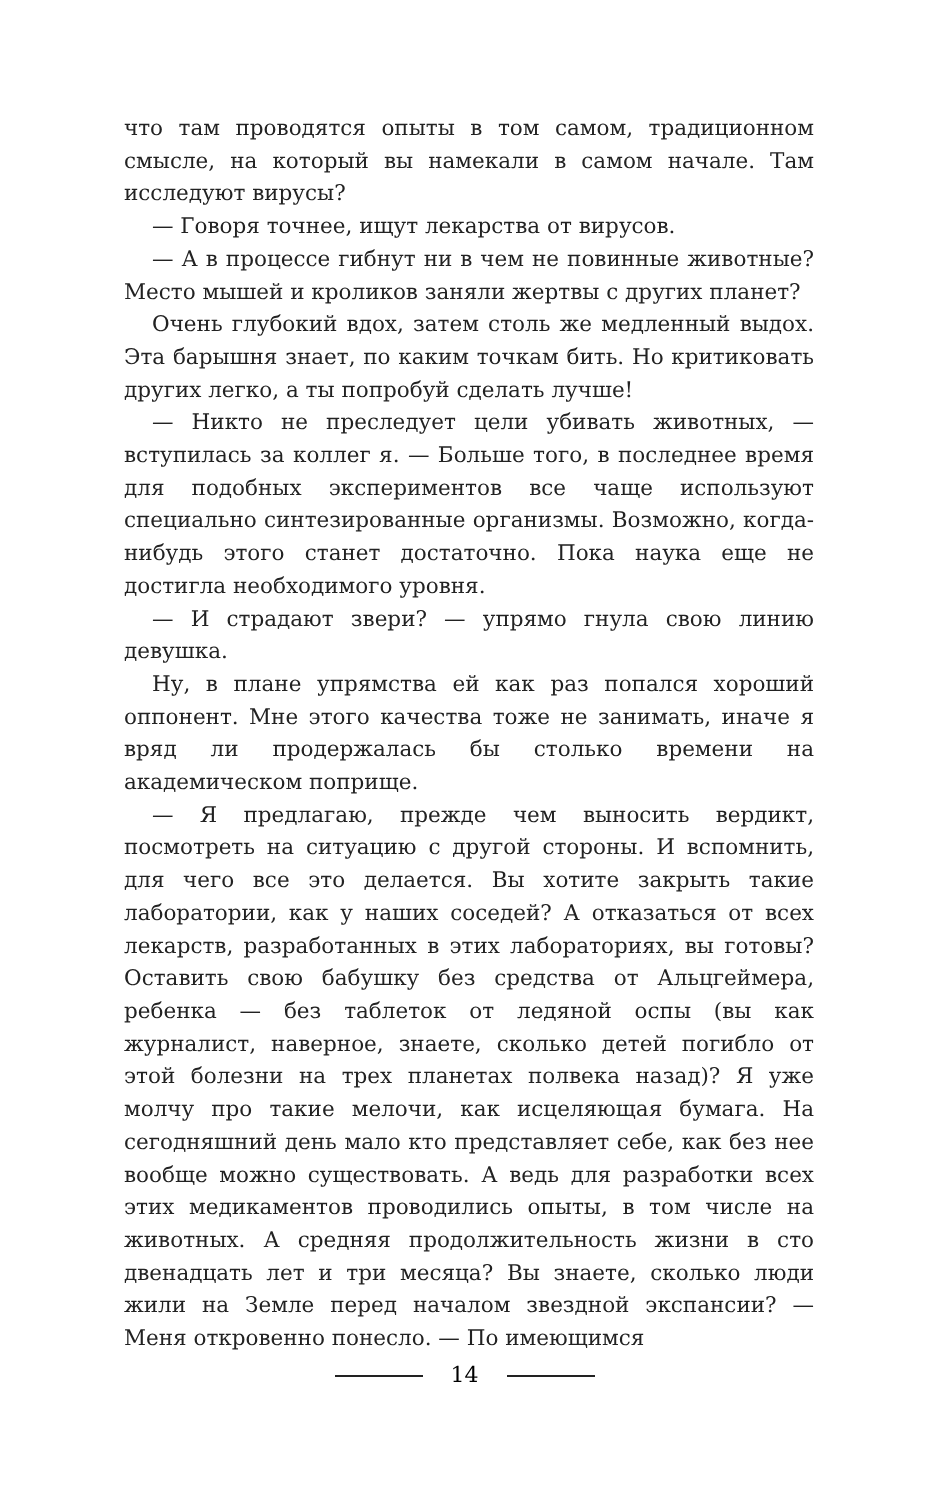что там проводятся опыты в том самом, традиционном смысле, на который вы намекали в самом начале. Там исследуют вирусы?
— Говоря точнее, ищут лекарства от вирусов.
— А в процессе гибнут ни в чем не повинные животные? Место мышей и кроликов заняли жертвы с других планет?
Очень глубокий вдох, затем столь же медленный выдох. Эта барышня знает, по каким точкам бить. Но критиковать других легко, а ты попробуй сделать лучше!
— Никто не преследует цели убивать животных, — вступилась за коллег я. — Больше того, в последнее время для подобных экспериментов все чаще используют специально синтезированные организмы. Возможно, когда-нибудь этого станет достаточно. Пока наука еще не достигла необходимого уровня.
— И страдают звери? — упрямо гнула свою линию девушка.
Ну, в плане упрямства ей как раз попался хороший оппонент. Мне этого качества тоже не занимать, иначе я вряд ли продержалась бы столько времени на академическом поприще.
— Я предлагаю, прежде чем выносить вердикт, посмотреть на ситуацию с другой стороны. И вспомнить, для чего все это делается. Вы хотите закрыть такие лаборатории, как у наших соседей? А отказаться от всех лекарств, разработанных в этих лабораториях, вы готовы? Оставить свою бабушку без средства от Альцгеймера, ребенка — без таблеток от ледяной оспы (вы как журналист, наверное, знаете, сколько детей погибло от этой болезни на трех планетах полвека назад)? Я уже молчу про такие мелочи, как исцеляющая бумага. На сегодняшний день мало кто представляет себе, как без нее вообще можно существовать. А ведь для разработки всех этих медикаментов проводились опыты, в том числе на животных. А средняя продолжительность жизни в сто двенадцать лет и три месяца? Вы знаете, сколько люди жили на Земле перед началом звездной экспансии? — Меня откровенно понесло. — По имеющимся
14